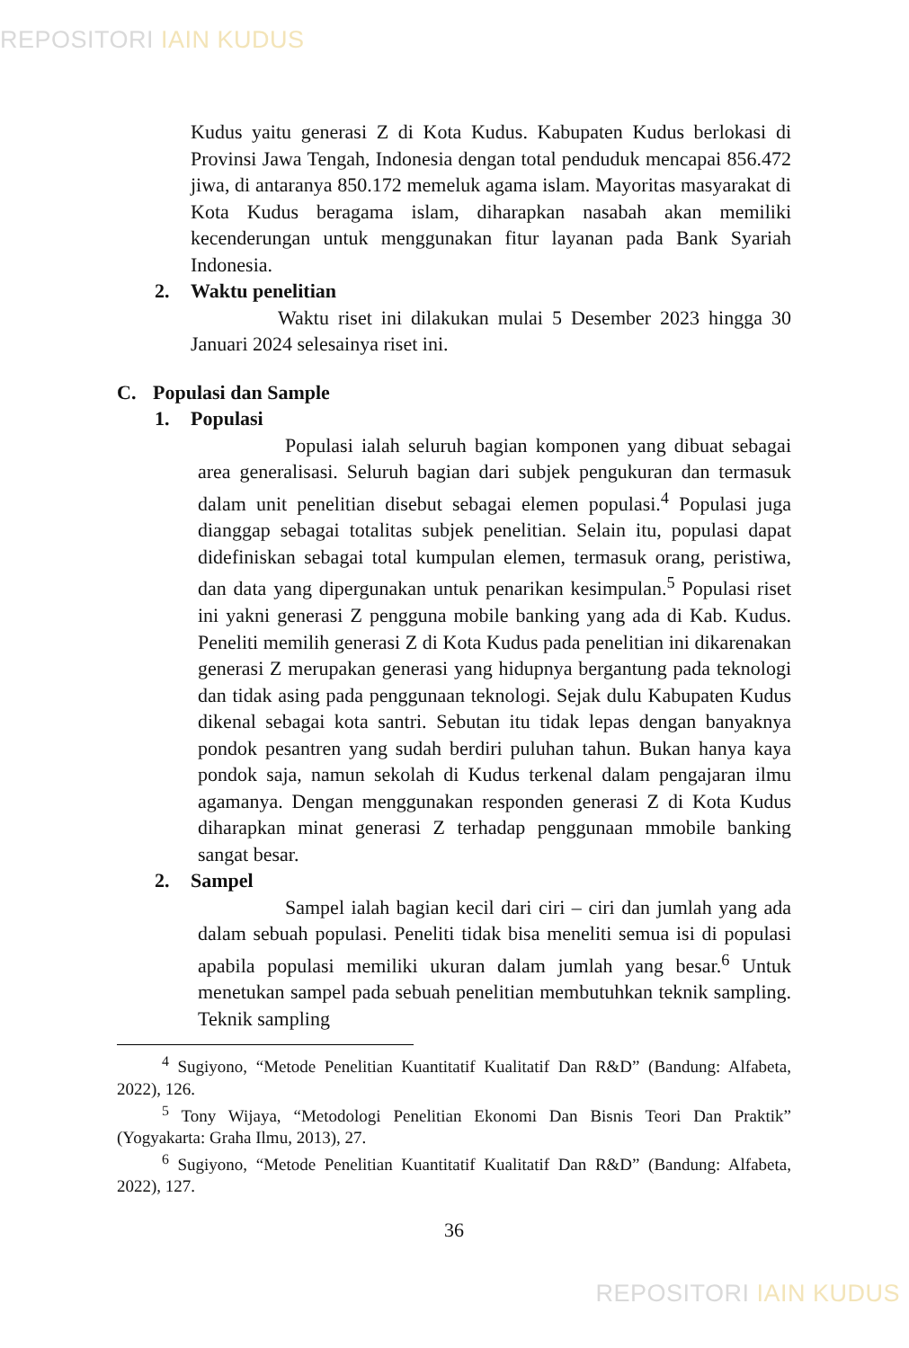REPOSITORI IAIN KUDUS
Kudus yaitu generasi Z di Kota Kudus. Kabupaten Kudus berlokasi di Provinsi Jawa Tengah, Indonesia dengan total penduduk mencapai 856.472 jiwa, di antaranya 850.172 memeluk agama islam. Mayoritas masyarakat di Kota Kudus beragama islam, diharapkan nasabah akan memiliki kecenderungan untuk menggunakan fitur layanan pada Bank Syariah Indonesia.
2. Waktu penelitian
Waktu riset ini dilakukan mulai 5 Desember 2023 hingga 30 Januari 2024 selesainya riset ini.
C. Populasi dan Sample
1. Populasi
Populasi ialah seluruh bagian komponen yang dibuat sebagai area generalisasi. Seluruh bagian dari subjek pengukuran dan termasuk dalam unit penelitian disebut sebagai elemen populasi.<sup>4</sup> Populasi juga dianggap sebagai totalitas subjek penelitian. Selain itu, populasi dapat didefiniskan sebagai total kumpulan elemen, termasuk orang, peristiwa, dan data yang dipergunakan untuk penarikan kesimpulan.<sup>5</sup> Populasi riset ini yakni generasi Z pengguna mobile banking yang ada di Kab. Kudus. Peneliti memilih generasi Z di Kota Kudus pada penelitian ini dikarenakan generasi Z merupakan generasi yang hidupnya bergantung pada teknologi dan tidak asing pada penggunaan teknologi. Sejak dulu Kabupaten Kudus dikenal sebagai kota santri. Sebutan itu tidak lepas dengan banyaknya pondok pesantren yang sudah berdiri puluhan tahun. Bukan hanya kaya pondok saja, namun sekolah di Kudus terkenal dalam pengajaran ilmu agamanya. Dengan menggunakan responden generasi Z di Kota Kudus diharapkan minat generasi Z terhadap penggunaan mmobile banking sangat besar.
2. Sampel
Sampel ialah bagian kecil dari ciri – ciri dan jumlah yang ada dalam sebuah populasi. Peneliti tidak bisa meneliti semua isi di populasi apabila populasi memiliki ukuran dalam jumlah yang besar.<sup>6</sup> Untuk menetukan sampel pada sebuah penelitian membutuhkan teknik sampling. Teknik sampling
<sup>4</sup> Sugiyono, “Metode Penelitian Kuantitatif Kualitatif Dan R&D” (Bandung: Alfabeta, 2022), 126.
<sup>5</sup> Tony Wijaya, “Metodologi Penelitian Ekonomi Dan Bisnis Teori Dan Praktik” (Yogyakarta: Graha Ilmu, 2013), 27.
<sup>6</sup> Sugiyono, “Metode Penelitian Kuantitatif Kualitatif Dan R&D” (Bandung: Alfabeta, 2022), 127.
36
REPOSITORI IAIN KUDUS